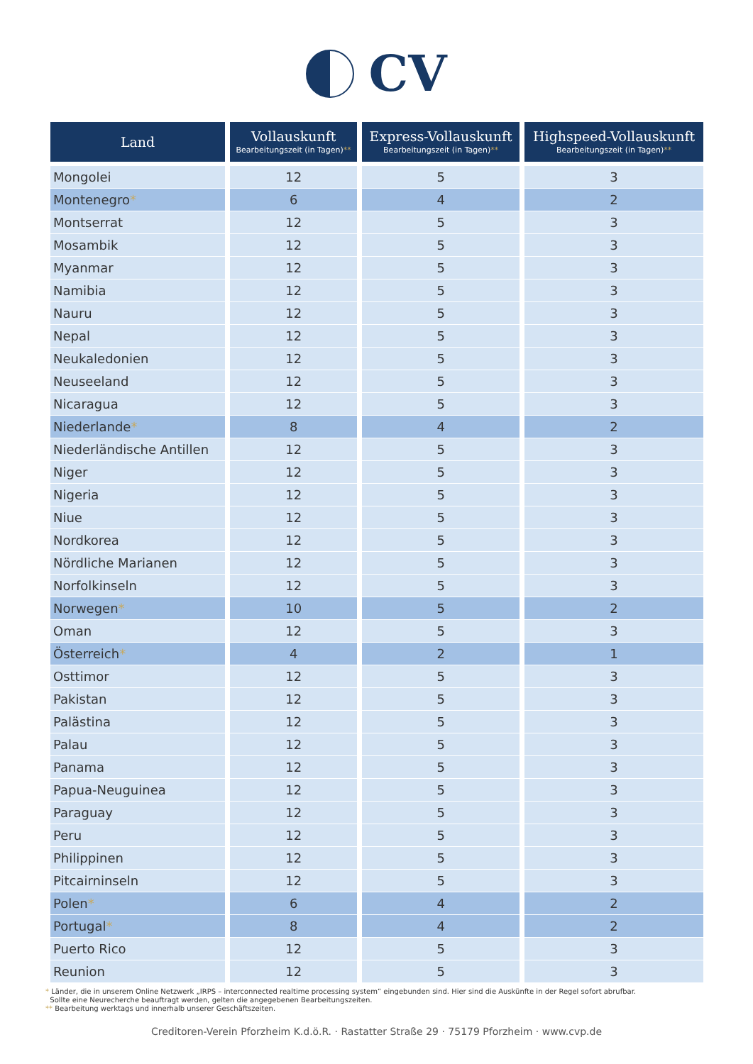CV
| Land | Vollauskunft Bearbeitungszeit (in Tagen) ** | Express-Vollauskunft Bearbeitungszeit (in Tagen) ** | Highspeed-Vollauskunft Bearbeitungszeit (in Tagen) ** |
| --- | --- | --- | --- |
| Mongolei | 12 | 5 | 3 |
| Montenegro * | 6 | 4 | 2 |
| Montserrat | 12 | 5 | 3 |
| Mosambik | 12 | 5 | 3 |
| Myanmar | 12 | 5 | 3 |
| Namibia | 12 | 5 | 3 |
| Nauru | 12 | 5 | 3 |
| Nepal | 12 | 5 | 3 |
| Neukaledonien | 12 | 5 | 3 |
| Neuseeland | 12 | 5 | 3 |
| Nicaragua | 12 | 5 | 3 |
| Niederlande * | 8 | 4 | 2 |
| Niederländische Antillen | 12 | 5 | 3 |
| Niger | 12 | 5 | 3 |
| Nigeria | 12 | 5 | 3 |
| Niue | 12 | 5 | 3 |
| Nordkorea | 12 | 5 | 3 |
| Nördliche Marianen | 12 | 5 | 3 |
| Norfolkinseln | 12 | 5 | 3 |
| Norwegen * | 10 | 5 | 2 |
| Oman | 12 | 5 | 3 |
| Österreich * | 4 | 2 | 1 |
| Osttimor | 12 | 5 | 3 |
| Pakistan | 12 | 5 | 3 |
| Palästina | 12 | 5 | 3 |
| Palau | 12 | 5 | 3 |
| Panama | 12 | 5 | 3 |
| Papua-Neuguinea | 12 | 5 | 3 |
| Paraguay | 12 | 5 | 3 |
| Peru | 12 | 5 | 3 |
| Philippinen | 12 | 5 | 3 |
| Pitcairninseln | 12 | 5 | 3 |
| Polen * | 6 | 4 | 2 |
| Portugal * | 8 | 4 | 2 |
| Puerto Rico | 12 | 5 | 3 |
| Reunion | 12 | 5 | 3 |
* Länder, die in unserem Online Netzwerk „IRPS – interconnected realtime processing system“ eingebunden sind. Hier sind die Auskünfte in der Regel sofort abrufbar.
Sollte eine Neurecherche beauftragt werden, gelten die angegebenen Bearbeitungszeiten.
** Bearbeitung werktags und innerhalb unserer Geschäftszeiten.
Creditoren-Verein Pforzheim K.d.ö.R. · Rastatter Straße 29 · 75179 Pforzheim · www.cvp.de